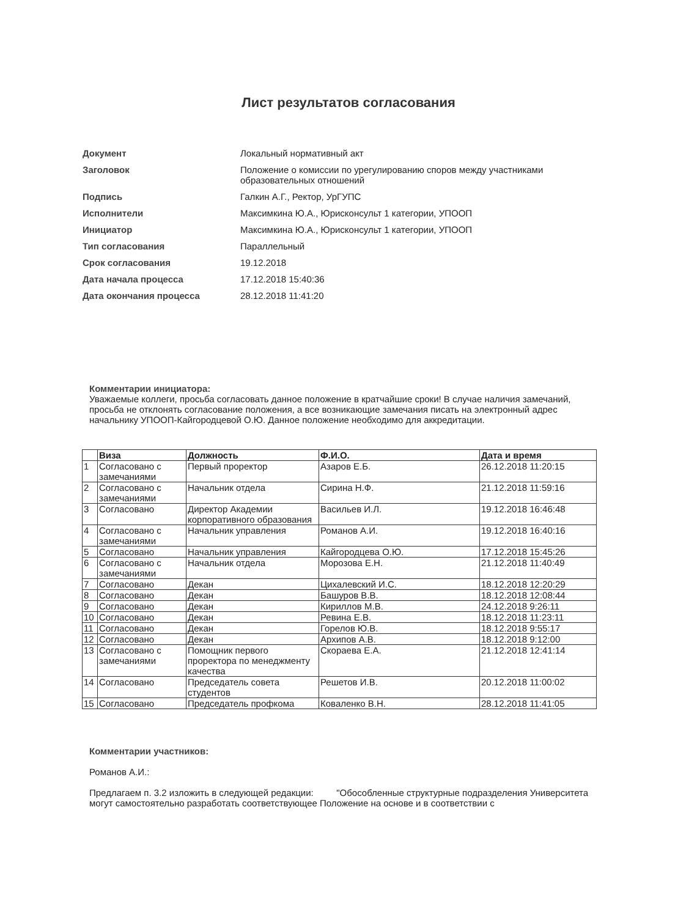Лист результатов согласования
| Документ | Локальный нормативный акт |
| Заголовок | Положение о комиссии по урегулированию споров между участниками образовательных отношений |
| Подпись | Галкин А.Г., Ректор, УрГУПС |
| Исполнители | Максимкина Ю.А., Юрисконсульт 1 категории, УПООП |
| Инициатор | Максимкина Ю.А., Юрисконсульт 1 категории, УПООП |
| Тип согласования | Параллельный |
| Срок согласования | 19.12.2018 |
| Дата начала процесса | 17.12.2018 15:40:36 |
| Дата окончания процесса | 28.12.2018 11:41:20 |
Комментарии инициатора:
Уважаемые коллеги, просьба согласовать данное положение в кратчайшие сроки! В случае наличия замечаний, просьба не отклонять согласование положения, а все возникающие замечания писать на электронный адрес начальнику УПООП-Кайгородцевой О.Ю. Данное положение необходимо для аккредитации.
| | Виза | Должность | Ф.И.О. | Дата и время |
| --- | --- | --- | --- | --- |
| 1 | Согласовано с замечаниями | Первый проректор | Азаров Е.Б. | 26.12.2018 11:20:15 |
| 2 | Согласовано с замечаниями | Начальник отдела | Сирина Н.Ф. | 21.12.2018 11:59:16 |
| 3 | Согласовано | Директор Академии корпоративного образования | Васильев И.Л. | 19.12.2018 16:46:48 |
| 4 | Согласовано с замечаниями | Начальник управления | Романов А.И. | 19.12.2018 16:40:16 |
| 5 | Согласовано | Начальник управления | Кайгородцева О.Ю. | 17.12.2018 15:45:26 |
| 6 | Согласовано с замечаниями | Начальник отдела | Морозова Е.Н. | 21.12.2018 11:40:49 |
| 7 | Согласовано | Декан | Цихалевский И.С. | 18.12.2018 12:20:29 |
| 8 | Согласовано | Декан | Башуров В.В. | 18.12.2018 12:08:44 |
| 9 | Согласовано | Декан | Кириллов М.В. | 24.12.2018 9:26:11 |
| 10 | Согласовано | Декан | Ревина Е.В. | 18.12.2018 11:23:11 |
| 11 | Согласовано | Декан | Горелов Ю.В. | 18.12.2018 9:55:17 |
| 12 | Согласовано | Декан | Архипов А.В. | 18.12.2018 9:12:00 |
| 13 | Согласовано с замечаниями | Помощник первого проректора по менеджменту качества | Скораева Е.А. | 21.12.2018 12:41:14 |
| 14 | Согласовано | Председатель совета студентов | Решетов И.В. | 20.12.2018 11:00:02 |
| 15 | Согласовано | Председатель профкома | Коваленко В.Н. | 28.12.2018 11:41:05 |
Комментарии участников:
Романов А.И.:
Предлагаем п. 3.2 изложить в следующей редакции: "Обособленные структурные подразделения Университета могут самостоятельно разработать соответствующее Положение на основе и в соответствии с